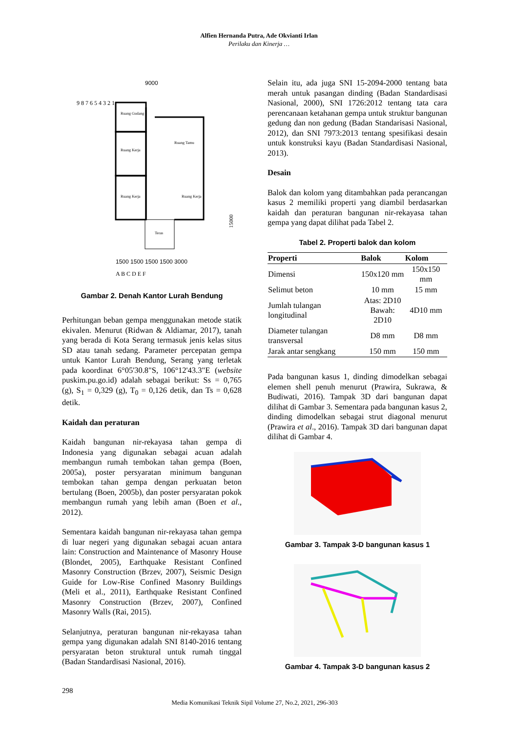Alfien Hernanda Putra, Ade Okvianti Irlan
Perilaku dan Kinerja …
9000
Ruang Gudang
Ruang Kerja
Ruang Tamu
Ruang Kerja
Ruang Kerja
Teras
15000
1500 1500 1500 1500 3000
A B C D E F
9 8 7 6 5 4 3 2 1
Gambar 2. Denah Kantor Lurah Bendung
Perhitungan beban gempa menggunakan metode statik ekivalen. Menurut (Ridwan & Aldiamar, 2017), tanah yang berada di Kota Serang termasuk jenis kelas situs SD atau tanah sedang. Parameter percepatan gempa untuk Kantor Lurah Bendung, Serang yang terletak pada koordinat 6°05'30.8"S, 106°12'43.3"E (website puskim.pu.go.id) adalah sebagai berikut: Ss = 0,765 (g), S<sub>1</sub> = 0,329 (g), T<sub>0</sub> = 0,126 detik, dan Ts = 0,628 detik.
Kaidah dan peraturan
Kaidah bangunan nir-rekayasa tahan gempa di Indonesia yang digunakan sebagai acuan adalah membangun rumah tembokan tahan gempa (Boen, 2005a), poster persyaratan minimum bangunan tembokan tahan gempa dengan perkuatan beton bertulang (Boen, 2005b), dan poster persyaratan pokok membangun rumah yang lebih aman (Boen et al., 2012).
Sementara kaidah bangunan nir-rekayasa tahan gempa di luar negeri yang digunakan sebagai acuan antara lain: Construction and Maintenance of Masonry House (Blondet, 2005), Earthquake Resistant Confined Masonry Construction (Brzev, 2007), Seismic Design Guide for Low-Rise Confined Masonry Buildings (Meli et al., 2011), Earthquake Resistant Confined Masonry Construction (Brzev, 2007), Confined Masonry Walls (Rai, 2015).
Selanjutnya, peraturan bangunan nir-rekayasa tahan gempa yang digunakan adalah SNI 8140-2016 tentang persyaratan beton struktural untuk rumah tinggal (Badan Standardisasi Nasional, 2016).
Selain itu, ada juga SNI 15-2094-2000 tentang bata merah untuk pasangan dinding (Badan Standardisasi Nasional, 2000), SNI 1726:2012 tentang tata cara perencanaan ketahanan gempa untuk struktur bangunan gedung dan non gedung (Badan Standarisasi Nasional, 2012), dan SNI 7973:2013 tentang spesifikasi desain untuk konstruksi kayu (Badan Standardisasi Nasional, 2013).
Desain
Balok dan kolom yang ditambahkan pada perancangan kasus 2 memiliki properti yang diambil berdasarkan kaidah dan peraturan bangunan nir-rekayasa tahan gempa yang dapat dilihat pada Tabel 2.
Tabel 2. Properti balok dan kolom
| Properti | Balok | Kolom |
| --- | --- | --- |
| Dimensi | 150x120 mm | 150x150 mm |
| Selimut beton | 10 mm | 15 mm |
| Jumlah tulangan longitudinal | Atas: 2D10 Bawah: 2D10 | 4D10 mm |
| Diameter tulangan transversal | D8 mm | D8 mm |
| Jarak antar sengkang | 150 mm | 150 mm |
Pada bangunan kasus 1, dinding dimodelkan sebagai elemen shell penuh menurut (Prawira, Sukrawa, & Budiwati, 2016). Tampak 3D dari bangunan dapat dilihat di Gambar 3. Sementara pada bangunan kasus 2, dinding dimodelkan sebagai strut diagonal menurut (Prawira et al., 2016). Tampak 3D dari bangunan dapat dilihat di Gambar 4.
Gambar 3. Tampak 3-D bangunan kasus 1
Gambar 4. Tampak 3-D bangunan kasus 2
298
Media Komunikasi Teknik Sipil Volume 27, No.2, 2021, 296-303